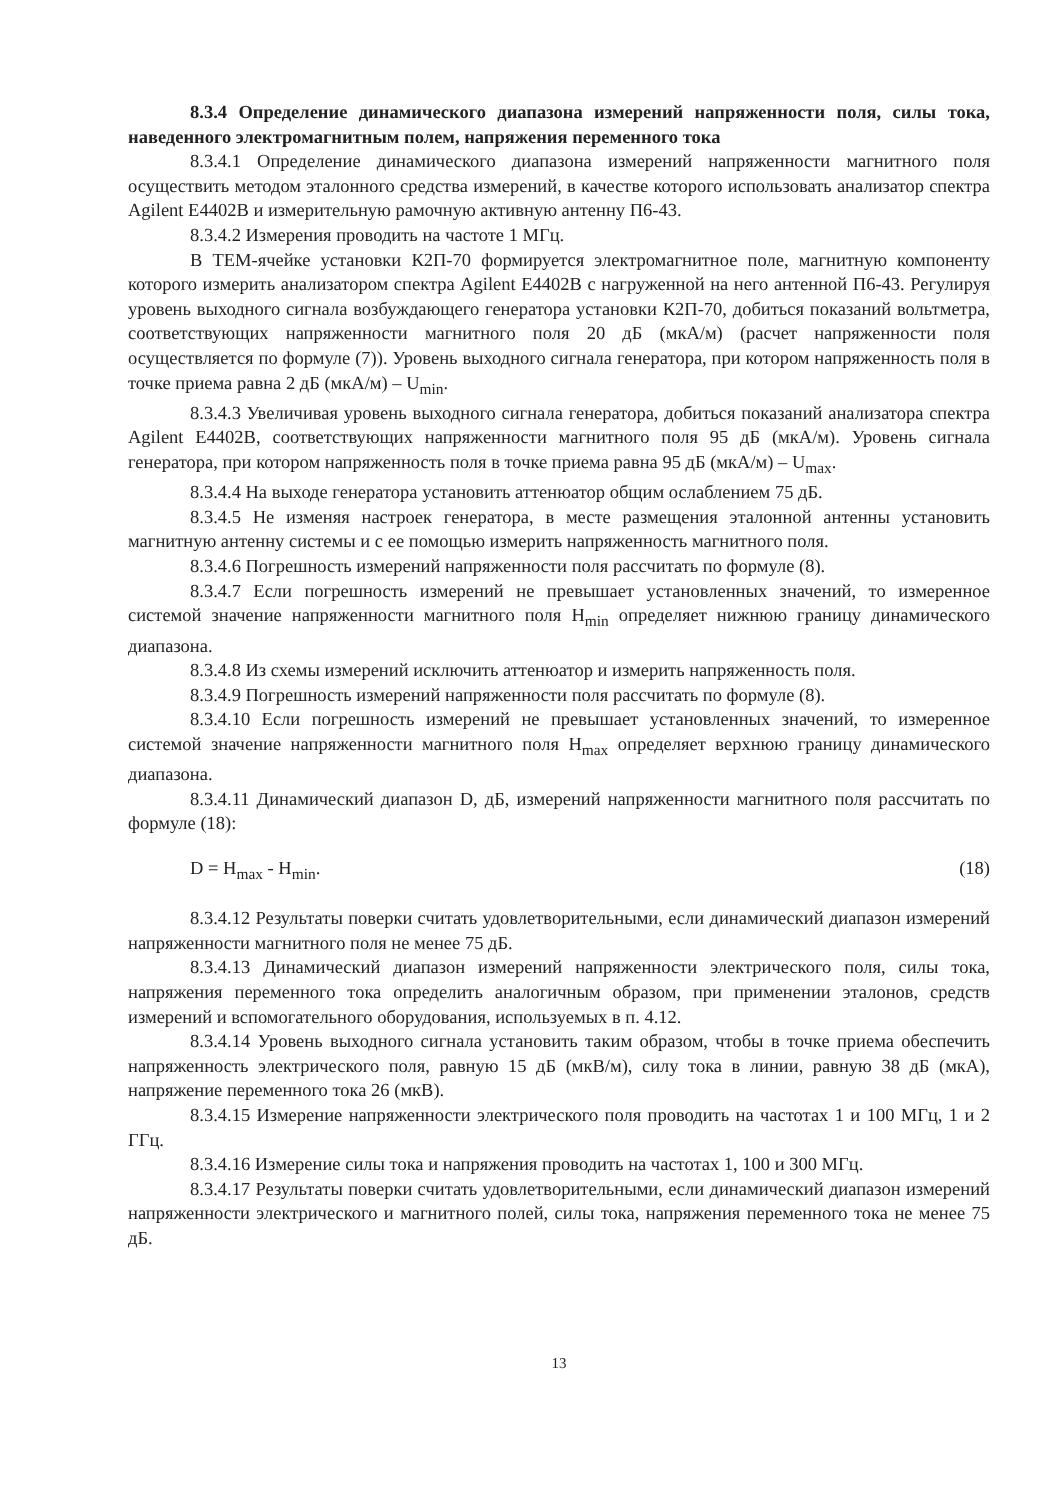8.3.4 Определение динамического диапазона измерений напряженности поля, силы тока, наведенного электромагнитным полем, напряжения переменного тока
8.3.4.1 Определение динамического диапазона измерений напряженности магнитного поля осуществить методом эталонного средства измерений, в качестве которого использовать анализатор спектра Agilent E4402B и измерительную рамочную активную антенну П6-43.
8.3.4.2 Измерения проводить на частоте 1 МГц.
В ТЕМ-ячейке установки К2П-70 формируется электромагнитное поле, магнитную компоненту которого измерить анализатором спектра Agilent E4402B с нагруженной на него антенной П6-43. Регулируя уровень выходного сигнала возбуждающего генератора установки К2П-70, добиться показаний вольтметра, соответствующих напряженности магнитного поля 20 дБ (мкА/м) (расчет напряженности поля осуществляется по формуле (7)). Уровень выходного сигнала генератора, при котором напряженность поля в точке приема равна 2 дБ (мкА/м) – U<sub>min</sub>.
8.3.4.3 Увеличивая уровень выходного сигнала генератора, добиться показаний анализатора спектра Agilent E4402B, соответствующих напряженности магнитного поля 95 дБ (мкА/м). Уровень сигнала генератора, при котором напряженность поля в точке приема равна 95 дБ (мкА/м) – U<sub>max</sub>.
8.3.4.4 На выходе генератора установить аттенюатор общим ослаблением 75 дБ.
8.3.4.5 Не изменяя настроек генератора, в месте размещения эталонной антенны установить магнитную антенну системы и с ее помощью измерить напряженность магнитного поля.
8.3.4.6 Погрешность измерений напряженности поля рассчитать по формуле (8).
8.3.4.7 Если погрешность измерений не превышает установленных значений, то измеренное системой значение напряженности магнитного поля H<sub>min</sub> определяет нижнюю границу динамического диапазона.
8.3.4.8 Из схемы измерений исключить аттенюатор и измерить напряженность поля.
8.3.4.9 Погрешность измерений напряженности поля рассчитать по формуле (8).
8.3.4.10 Если погрешность измерений не превышает установленных значений, то измеренное системой значение напряженности магнитного поля H<sub>max</sub> определяет верхнюю границу динамического диапазона.
8.3.4.11 Динамический диапазон D, дБ, измерений напряженности магнитного поля рассчитать по формуле (18):
D = H<sub>max</sub> - H<sub>min</sub>. (18)
8.3.4.12 Результаты поверки считать удовлетворительными, если динамический диапазон измерений напряженности магнитного поля не менее 75 дБ.
8.3.4.13 Динамический диапазон измерений напряженности электрического поля, силы тока, напряжения переменного тока определить аналогичным образом, при применении эталонов, средств измерений и вспомогательного оборудования, используемых в п. 4.12.
8.3.4.14 Уровень выходного сигнала установить таким образом, чтобы в точке приема обеспечить напряженность электрического поля, равную 15 дБ (мкВ/м), силу тока в линии, равную 38 дБ (мкА), напряжение переменного тока 26 (мкВ).
8.3.4.15 Измерение напряженности электрического поля проводить на частотах 1 и 100 МГц, 1 и 2 ГГц.
8.3.4.16 Измерение силы тока и напряжения проводить на частотах 1, 100 и 300 МГц.
8.3.4.17 Результаты поверки считать удовлетворительными, если динамический диапазон измерений напряженности электрического и магнитного полей, силы тока, напряжения переменного тока не менее 75 дБ.
13